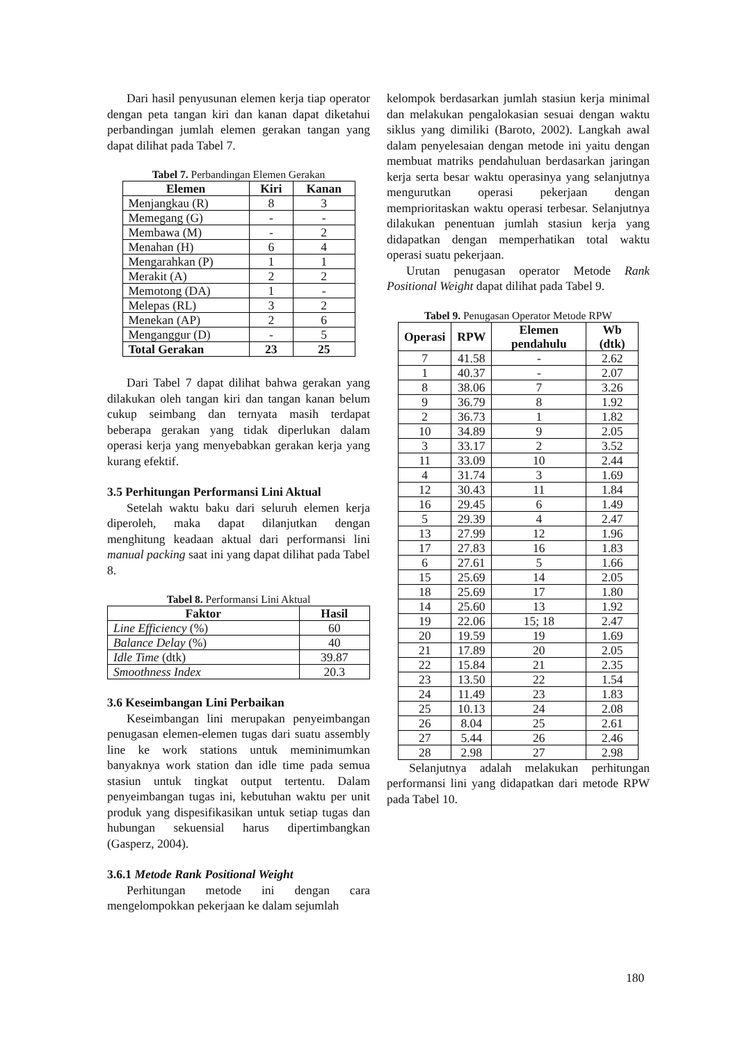Dari hasil penyusunan elemen kerja tiap operator dengan peta tangan kiri dan kanan dapat diketahui perbandingan jumlah elemen gerakan tangan yang dapat dilihat pada Tabel 7.
Tabel 7. Perbandingan Elemen Gerakan
| Elemen | Kiri | Kanan |
| --- | --- | --- |
| Menjangkau (R) | 8 | 3 |
| Memegang (G) | - | - |
| Membawa (M) | - | 2 |
| Menahan (H) | 6 | 4 |
| Mengarahkan (P) | 1 | 1 |
| Merakit (A) | 2 | 2 |
| Memotong (DA) | 1 | - |
| Melepas (RL) | 3 | 2 |
| Menekan (AP) | 2 | 6 |
| Menganggur (D) | - | 5 |
| Total Gerakan | 23 | 25 |
Dari Tabel 7 dapat dilihat bahwa gerakan yang dilakukan oleh tangan kiri dan tangan kanan belum cukup seimbang dan ternyata masih terdapat beberapa gerakan yang tidak diperlukan dalam operasi kerja yang menyebabkan gerakan kerja yang kurang efektif.
3.5 Perhitungan Performansi Lini Aktual
Setelah waktu baku dari seluruh elemen kerja diperoleh, maka dapat dilanjutkan dengan menghitung keadaan aktual dari performansi lini manual packing saat ini yang dapat dilihat pada Tabel 8.
Tabel 8. Performansi Lini Aktual
| Faktor | Hasil |
| --- | --- |
| Line Efficiency (%) | 60 |
| Balance Delay (%) | 40 |
| Idle Time (dtk) | 39.87 |
| Smoothness Index | 20.3 |
3.6 Keseimbangan Lini Perbaikan
Keseimbangan lini merupakan penyeimbangan penugasan elemen-elemen tugas dari suatu assembly line ke work stations untuk meminimumkan banyaknya work station dan idle time pada semua stasiun untuk tingkat output tertentu. Dalam penyeimbangan tugas ini, kebutuhan waktu per unit produk yang dispesifikasikan untuk setiap tugas dan hubungan sekuensial harus dipertimbangkan (Gasperz, 2004).
3.6.1 Metode Rank Positional Weight
Perhitungan metode ini dengan cara mengelompokkan pekerjaan ke dalam sejumlah
kelompok berdasarkan jumlah stasiun kerja minimal dan melakukan pengalokasian sesuai dengan waktu siklus yang dimiliki (Baroto, 2002). Langkah awal dalam penyelesaian dengan metode ini yaitu dengan membuat matriks pendahuluan berdasarkan jaringan kerja serta besar waktu operasinya yang selanjutnya mengurutkan operasi pekerjaan dengan memprioritaskan waktu operasi terbesar. Selanjutnya dilakukan penentuan jumlah stasiun kerja yang didapatkan dengan memperhatikan total waktu operasi suatu pekerjaan.
Urutan penugasan operator Metode Rank Positional Weight dapat dilihat pada Tabel 9.
Tabel 9. Penugasan Operator Metode RPW
| Operasi | RPW | Elemen pendahulu | Wb (dtk) |
| --- | --- | --- | --- |
| 7 | 41.58 | - | 2.62 |
| 1 | 40.37 | - | 2.07 |
| 8 | 38.06 | 7 | 3.26 |
| 9 | 36.79 | 8 | 1.92 |
| 2 | 36.73 | 1 | 1.82 |
| 10 | 34.89 | 9 | 2.05 |
| 3 | 33.17 | 2 | 3.52 |
| 11 | 33.09 | 10 | 2.44 |
| 4 | 31.74 | 3 | 1.69 |
| 12 | 30.43 | 11 | 1.84 |
| 16 | 29.45 | 6 | 1.49 |
| 5 | 29.39 | 4 | 2.47 |
| 13 | 27.99 | 12 | 1.96 |
| 17 | 27.83 | 16 | 1.83 |
| 6 | 27.61 | 5 | 1.66 |
| 15 | 25.69 | 14 | 2.05 |
| 18 | 25.69 | 17 | 1.80 |
| 14 | 25.60 | 13 | 1.92 |
| 19 | 22.06 | 15; 18 | 2.47 |
| 20 | 19.59 | 19 | 1.69 |
| 21 | 17.89 | 20 | 2.05 |
| 22 | 15.84 | 21 | 2.35 |
| 23 | 13.50 | 22 | 1.54 |
| 24 | 11.49 | 23 | 1.83 |
| 25 | 10.13 | 24 | 2.08 |
| 26 | 8.04 | 25 | 2.61 |
| 27 | 5.44 | 26 | 2.46 |
| 28 | 2.98 | 27 | 2.98 |
Selanjutnya adalah melakukan perhitungan performansi lini yang didapatkan dari metode RPW pada Tabel 10.
180